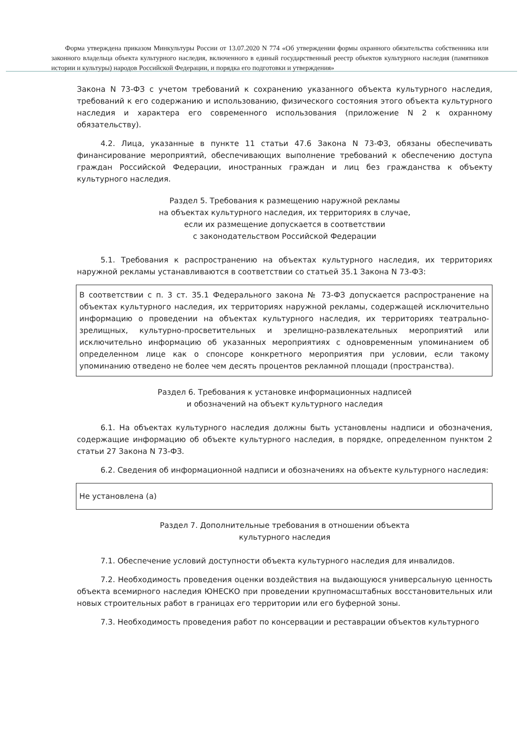Форма утверждена приказом Минкультуры России от 13.07.2020 N 774 «Об утверждении формы охранного обязательства собственника или законного владельца объекта культурного наследия, включенного в единый государственный реестр объектов культурного наследия (памятников истории и культуры) народов Российской Федерации, и порядка его подготовки и утверждения»
Закона N 73-ФЗ с учетом требований к сохранению указанного объекта культурного наследия, требований к его содержанию и использованию, физического состояния этого объекта культурного наследия и характера его современного использования (приложение N 2 к охранному обязательству).
4.2. Лица, указанные в пункте 11 статьи 47.6 Закона N 73-ФЗ, обязаны обеспечивать финансирование мероприятий, обеспечивающих выполнение требований к обеспечению доступа граждан Российской Федерации, иностранных граждан и лиц без гражданства к объекту культурного наследия.
Раздел 5. Требования к размещению наружной рекламы
на объектах культурного наследия, их территориях в случае,
если их размещение допускается в соответствии
с законодательством Российской Федерации
5.1. Требования к распространению на объектах культурного наследия, их территориях наружной рекламы устанавливаются в соответствии со статьей 35.1 Закона N 73-ФЗ:
В соответствии с п. 3 ст. 35.1 Федерального закона № 73-ФЗ допускается распространение на объектах культурного наследия, их территориях наружной рекламы, содержащей исключительно информацию о проведении на объектах культурного наследия, их территориях театрально-зрелищных, культурно-просветительных и зрелищно-развлекательных мероприятий или исключительно информацию об указанных мероприятиях с одновременным упоминанием об определенном лице как о спонсоре конкретного мероприятия при условии, если такому упоминанию отведено не более чем десять процентов рекламной площади (пространства).
Раздел 6. Требования к установке информационных надписей
и обозначений на объект культурного наследия
6.1. На объектах культурного наследия должны быть установлены надписи и обозначения, содержащие информацию об объекте культурного наследия, в порядке, определенном пунктом 2 статьи 27 Закона N 73-ФЗ.
6.2. Сведения об информационной надписи и обозначениях на объекте культурного наследия:
Не установлена (а)
Раздел 7. Дополнительные требования в отношении объекта
культурного наследия
7.1. Обеспечение условий доступности объекта культурного наследия для инвалидов.
7.2. Необходимость проведения оценки воздействия на выдающуюся универсальную ценность объекта всемирного наследия ЮНЕСКО при проведении крупномасштабных восстановительных или новых строительных работ в границах его территории или его буферной зоны.
7.3. Необходимость проведения работ по консервации и реставрации объектов культурного